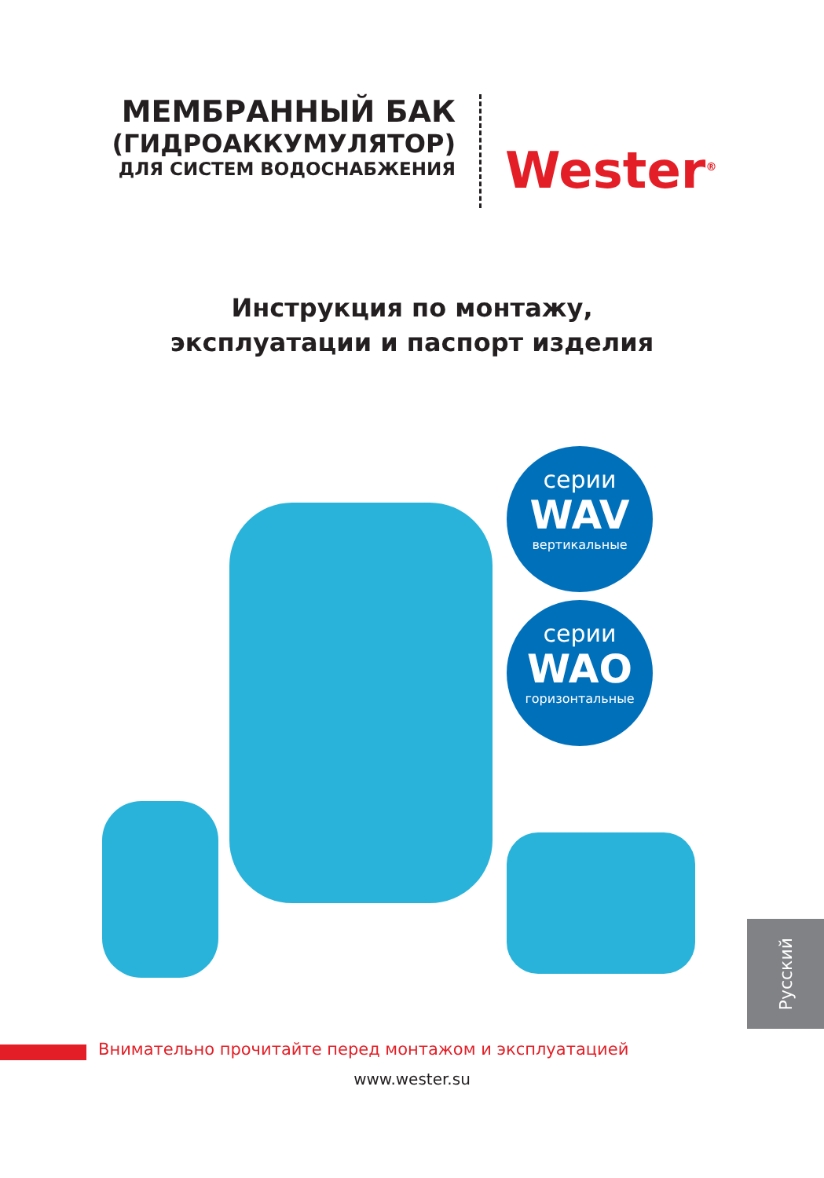МЕМБРАННЫЙ БАК
(ГИДРОАККУМУЛЯТОР)
ДЛЯ СИСТЕМ ВОДОСНАБЖЕНИЯ
Wester<sup>®</sup>
Инструкция по монтажу,
эксплуатации и паспорт изделия
серии
WAV
вертикальные
серии
WAO
горизонтальные
Русский
Внимательно прочитайте перед монтажом и эксплуатацией
www.wester.su